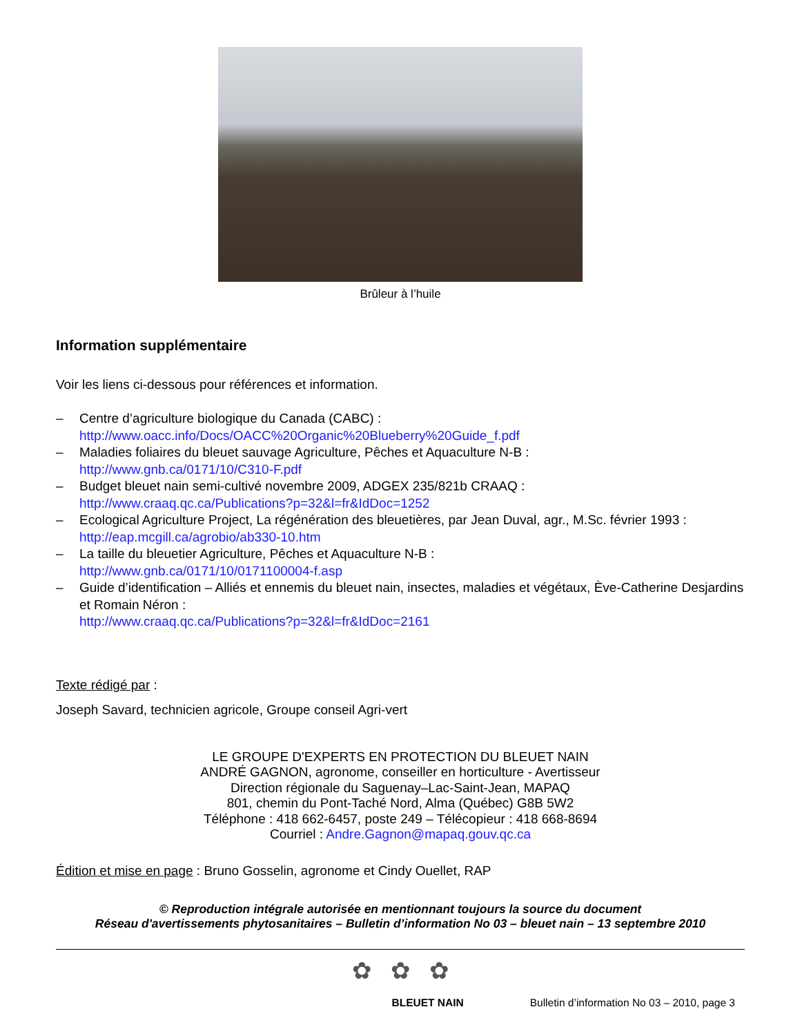Brûleur à l’huile
Information supplémentaire
Voir les liens ci-dessous pour références et information.
– Centre d’agriculture biologique du Canada (CABC) :
http://www.oacc.info/Docs/OACC%20Organic%20Blueberry%20Guide_f.pdf
– Maladies foliaires du bleuet sauvage Agriculture, Pêches et Aquaculture N-B :
http://www.gnb.ca/0171/10/C310-F.pdf
– Budget bleuet nain semi-cultivé novembre 2009, ADGEX 235/821b CRAAQ :
http://www.craaq.qc.ca/Publications?p=32&l=fr&IdDoc=1252
– Ecological Agriculture Project, La régénération des bleuetières, par Jean Duval, agr., M.Sc. février 1993 :
http://eap.mcgill.ca/agrobio/ab330-10.htm
– La taille du bleuetier Agriculture, Pêches et Aquaculture N-B :
http://www.gnb.ca/0171/10/0171100004-f.asp
– Guide d’identification – Alliés et ennemis du bleuet nain, insectes, maladies et végétaux, Ève-Catherine Desjardins et Romain Néron :
http://www.craaq.qc.ca/Publications?p=32&l=fr&IdDoc=2161
Texte rédigé par :
Joseph Savard, technicien agricole, Groupe conseil Agri-vert
LE GROUPE D'EXPERTS EN PROTECTION DU BLEUET NAIN
ANDRÉ GAGNON, agronome, conseiller en horticulture - Avertisseur
Direction régionale du Saguenay–Lac-Saint-Jean, MAPAQ
801, chemin du Pont-Taché Nord, Alma (Québec) G8B 5W2
Téléphone : 418 662-6457, poste 249 – Télécopieur : 418 668-8694
Courriel : Andre.Gagnon@mapaq.gouv.qc.ca
Édition et mise en page : Bruno Gosselin, agronome et Cindy Ouellet, RAP
© Reproduction intégrale autorisée en mentionnant toujours la source du document
Réseau d'avertissements phytosanitaires – Bulletin d’information No 03 – bleuet nain – 13 septembre 2010
✿ ✿ ✿
BLEUET NAIN Bulletin d’information No 03 – 2010, page 3